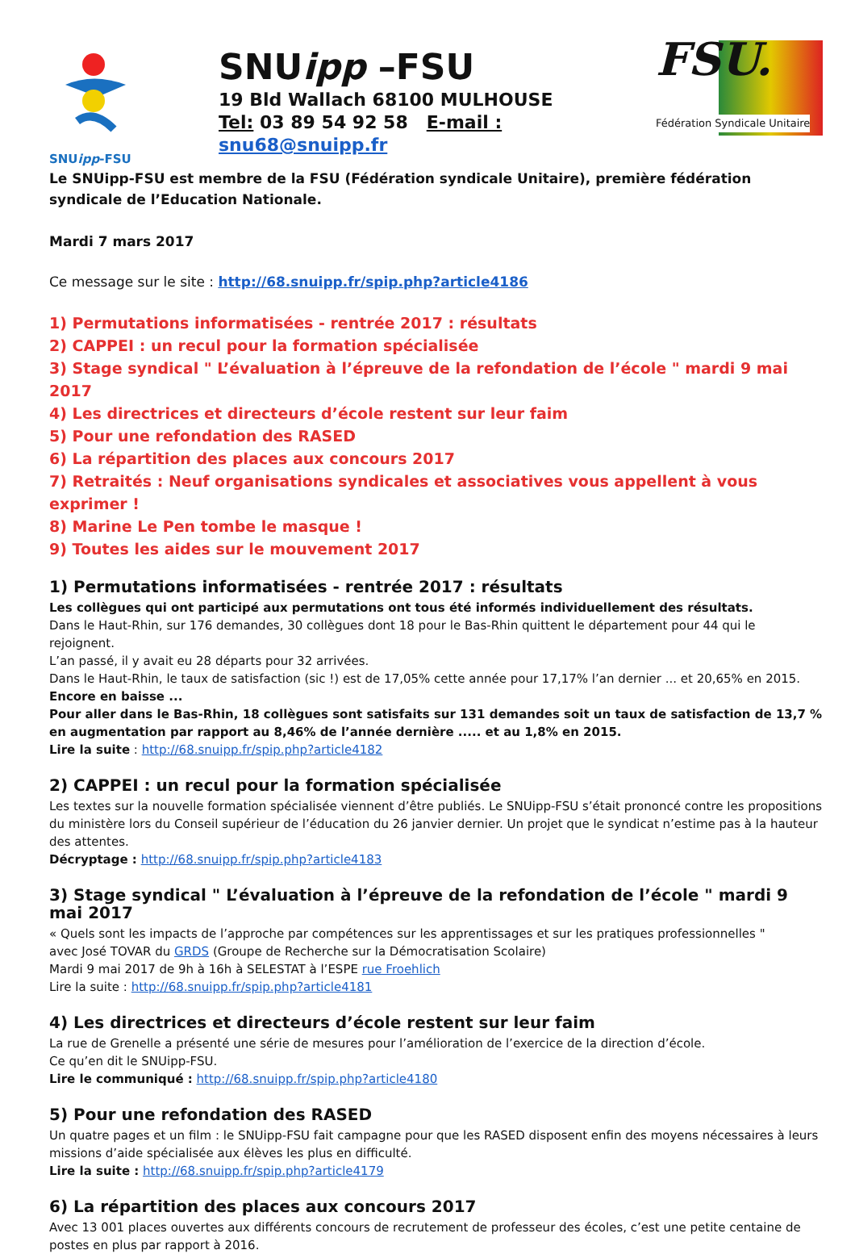SNUipp-FSU
SNUipp –FSU
19 Bld Wallach 68100 MULHOUSE
Tel: 03 89 54 92 58 E-mail : snu68@snuipp.fr
FSU.
Fédération Syndicale Unitaire
Le SNUipp-FSU est membre de la FSU (Fédération syndicale Unitaire), première fédération syndicale de l’Education Nationale.
Mardi 7 mars 2017
Ce message sur le site : http://68.snuipp.fr/spip.php?article4186
1) Permutations informatisées - rentrée 2017 : résultats
2) CAPPEI : un recul pour la formation spécialisée
3) Stage syndical " L’évaluation à l’épreuve de la refondation de l’école " mardi 9 mai 2017
4) Les directrices et directeurs d’école restent sur leur faim
5) Pour une refondation des RASED
6) La répartition des places aux concours 2017
7) Retraités : Neuf organisations syndicales et associatives vous appellent à vous exprimer !
8) Marine Le Pen tombe le masque !
9) Toutes les aides sur le mouvement 2017
1) Permutations informatisées - rentrée 2017 : résultats
Les collègues qui ont participé aux permutations ont tous été informés individuellement des résultats.
Dans le Haut-Rhin, sur 176 demandes, 30 collègues dont 18 pour le Bas-Rhin quittent le département pour 44 qui le rejoignent.
L’an passé, il y avait eu 28 départs pour 32 arrivées.
Dans le Haut-Rhin, le taux de satisfaction (sic !) est de 17,05% cette année pour 17,17% l’an dernier ... et 20,65% en 2015. Encore en baisse ...
Pour aller dans le Bas-Rhin, 18 collègues sont satisfaits sur 131 demandes soit un taux de satisfaction de 13,7 % en augmentation par rapport au 8,46% de l’année dernière ..... et au 1,8% en 2015.
Lire la suite : http://68.snuipp.fr/spip.php?article4182
2) CAPPEI : un recul pour la formation spécialisée
Les textes sur la nouvelle formation spécialisée viennent d’être publiés. Le SNUipp-FSU s’était prononcé contre les propositions du ministère lors du Conseil supérieur de l’éducation du 26 janvier dernier. Un projet que le syndicat n’estime pas à la hauteur des attentes.
Décryptage : http://68.snuipp.fr/spip.php?article4183
3) Stage syndical " L’évaluation à l’épreuve de la refondation de l’école " mardi 9 mai 2017
« Quels sont les impacts de l’approche par compétences sur les apprentissages et sur les pratiques professionnelles "
avec José TOVAR du GRDS (Groupe de Recherche sur la Démocratisation Scolaire)
Mardi 9 mai 2017 de 9h à 16h à SELESTAT à l’ESPE rue Froehlich
Lire la suite : http://68.snuipp.fr/spip.php?article4181
4) Les directrices et directeurs d’école restent sur leur faim
La rue de Grenelle a présenté une série de mesures pour l’amélioration de l’exercice de la direction d’école.
Ce qu’en dit le SNUipp-FSU.
Lire le communiqué : http://68.snuipp.fr/spip.php?article4180
5) Pour une refondation des RASED
Un quatre pages et un film : le SNUipp-FSU fait campagne pour que les RASED disposent enfin des moyens nécessaires à leurs missions d’aide spécialisée aux élèves les plus en difficulté.
Lire la suite : http://68.snuipp.fr/spip.php?article4179
6) La répartition des places aux concours 2017
Avec 13 001 places ouvertes aux différents concours de recrutement de professeur des écoles, c’est une petite centaine de postes en plus par rapport à 2016.